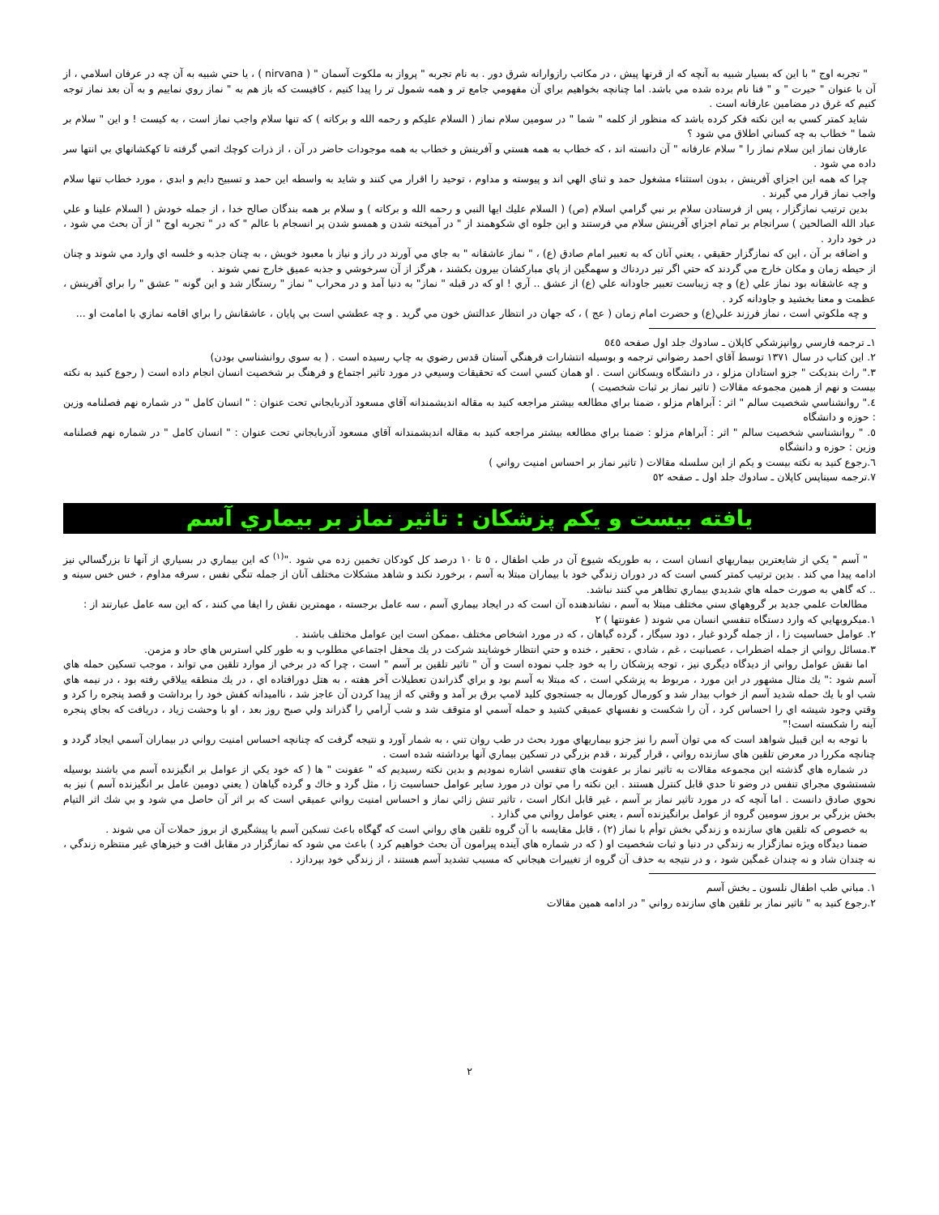" تجربه اوج " با اين كه بسيار شبيه به آنچه كه از قرنها پيش ، در مكاتب رازوارانه شرق دور . به نام تجربه " پرواز به ملكوت آسمان " ( nirvana ) ، يا حتي شبيه به آن چه در عرفان اسلامي ، از آن با عنوان " حيرت " و " فنا نام برده شده مي باشد. اما چنانچه بخواهيم براي آن مفهومي جامع تر و همه شمول تر را پيدا كنيم ، كافيست كه باز هم به " نماز روي نماييم و به آن بعد نماز توجه كنيم كه غرق در مضامين عارفانه است .
شايد كمتر كسي به اين نكته فكر كرده باشد كه منظور از كلمه " شما " در سومين سلام نماز ( السلام عليكم و رحمه الله و بركاته ) كه تنها سلام واجب نماز است ، به كيست ! و اين " سلام بر شما " خطاب به چه كساني اطلاق مي شود ؟
عارفان نماز اين سلام نماز را " سلام عارفانه " آن دانسته اند ، كه خطاب به همه هستي و آفرينش و خطاب به همه موجودات حاضر در آن ، از ذرات كوچك اتمي گرفته تا كهكشانهاي بي انتها سر داده مي شود .
چرا كه همه اين اجزاي آفرينش ، بدون استثناء مشغول حمد و ثناي الهي اند و پيوسته و مداوم ، توحيد را اقرار مي كنند و شايد به واسطه اين حمد و تسبيح دايم و ابدي ، مورد خطاب تنها سلام واجب نماز قرار مي گيرند .
بدين ترتيب نمازگزار ، پس از فرستادن سلام بر نبي گرامي اسلام (ص) ( السلام عليك ايها النبي و رحمه الله و بركاته ) و سلام بر همه بندگان صالح خدا ، از جمله خودش ( السلام علينا و علي عباد الله الصالحين ) سرانجام بر تمام اجزاي آفرينش سلام مي فرستند و اين جلوه اي شكوهمند از " در آميخته شدن و همسو شدن پر انسجام با عالم " كه در " تجربه اوج " از آن بحث مي شود ، در خود دارد .
و اضافه بر آن ، اين كه نمازگزار حقيقي ، يعني آنان كه به تعبير امام صادق (ع) ، " نماز عاشقانه " به جاي مي آورند در راز و نياز با معبود خويش ، به چنان جذبه و خلسه اي وارد مي شوند و چنان از حيطه زمان و مكان خارج مي گردند كه حتي اگر تير دردناك و سهمگين از پاي مباركشان بيرون بكشند ، هرگز از آن سرخوشي و جذبه عميق خارج نمي شوند .
و چه عاشقانه بود نماز علي (ع) و چه زيباست تعبير جاودانه علي (ع) از عشق .. آري ! او كه در قبله " نماز" به دنيا آمد و در محراب " نماز " رستگار شد و اين گونه " عشق " را براي آفرينش ، عظمت و معنا بخشيد و جاودانه كرد .
و چه ملكوتي است ، نماز فرزند علي(ع) و حضرت امام زمان ( عج ) ، كه جهان در انتظار عدالتش خون مي گريد . و چه عطشي است بي پايان ، عاشقانش را براي اقامه نمازي با امامت او ...
١ـ ترجمه فارسي روانپزشكي كاپلان ـ سادوك جلد اول صفحه ٥٤٥
٢. اين كتاب در سال ١٣٧١ توسط آقاي احمد رضواني ترجمه و بوسيله انتشارات فرهنگي آستان قدس رضوي به چاپ رسيده است . ( به سوي روانشناسي بودن)
٣." راث بنديكت " جزو استادان مزلو ، در دانشگاه ويسكانن است . او همان كسي است كه تحقيقات وسيعي در مورد تاثير اجتماع و فرهنگ بر شخصيت انسان انجام داده است ( رجوع كنيد به نكته بيست و نهم از همين مجموعه مقالات ( تاثير نماز بر ثبات شخصيت )
٤." روانشناسي شخصيت سالم " اثر : آبراهام مزلو ، ضمنا براي مطالعه بيشتر مراجعه كنيد به مقاله انديشمندانه آقاي مسعود آذربايجاني تحت عنوان : " انسان كامل " در شماره نهم فصلنامه وزين : حوزه و دانشگاه
٥. " روانشناسي شخصيت سالم " اثر : آبراهام مزلو : ضمنا براي مطالعه بيشتر مراجعه كنيد به مقاله انديشمندانه آقاي مسعود آذربايجاني تحت عنوان : " انسان كامل " در شماره نهم فصلنامه وزين : حوزه و دانشگاه
٦.رجوع كنيد به نكته بيست و يكم از اين سلسله مقالات ( تاثير نماز بر احساس امنيت رواني )
٧.ترجمه سيناپس كاپلان ـ سادوك جلد اول ـ صفحه ٥٢
يافته بيست و يكم پزشكان : تاثير نماز بر بيماري آسم
" آسم " يكي از شايعترين بيماريهاي انسان است ، به طوريكه شيوع آن در طب اطفال ، ٥ تا ١٠ درصد كل كودكان تخمين زده مي شود ."<sup>(١)</sup> كه اين بيماري در بسياري از آنها تا بزرگسالي نيز ادامه پيدا مي كند . بدين ترتيب كمتر كسي است كه در دوران زندگي خود با بيماران مبتلا به آسم ، برخورد نكند و شاهد مشكلات مختلف آنان از جمله تنگي نفس ، سرفه مداوم ، خس خس سينه و .. كه گاهي به صورت حمله هاي شديدي بيماري تظاهر مي كنند نباشد.
مطالعات علمي جديد بر گروههاي سني مختلف مبتلا به آسم ، نشاندهنده آن است كه در ايجاد بيماري آسم ، سه عامل برجسته ، مهمترين نقش را ايفا مي كنند ، كه اين سه عامل عبارتند از :
١.ميكروبهايي كه وارد دستگاه تنفسي انسان مي شوند ( عفونتها ) ٢
٢. عوامل حساسيت زا ، از جمله گردو غبار ، دود سيگار ، گرده گياهان ، كه در مورد اشخاص مختلف ،ممكن است اين عوامل مختلف باشند .
٣.مسائل رواني از جمله اضطراب ، عصبانيت ، غم ، شادي ، تحقير ، خنده و حتي انتظار خوشايند شركت در يك محفل اجتماعي مطلوب و به طور كلي استرس هاي حاد و مزمن.
اما نقش عوامل رواني از ديدگاه ديگري نيز ، توجه پزشكان را به خود جلب نموده است و آن " تاثير تلقين بر آسم " است ، چرا كه در برخي از موارد تلقين مي تواند ، موجب تسكين حمله هاي آسم شود :" يك مثال مشهور در اين مورد ، مربوط به پزشكي است ، كه مبتلا به آسم بود و براي گذراندن تعطيلات آخر هفته ، به هتل دورافتاده اي ، در يك منطقه ييلاقي رفته بود ، در نيمه هاي شب او با يك حمله شديد آسم از خواب بيدار شد و كورمال كورمال به جستجوي كليد لامپ برق بر آمد و وقتي كه از پيدا كردن آن عاجز شد ، نااميدانه كفش خود را برداشت و قصد پنجره را كرد و وقتي وجود شيشه اي را احساس كرد ، آن را شكست و نفسهاي عميقي كشيد و حمله آسمي او متوقف شد و شب آرامي را گذراند ولي صبح روز بعد ، او با وحشت زياد ، دريافت كه بجاي پنجره آينه را شكسته است!"
با توجه به اين قبيل شواهد است كه مي توان آسم را نيز جزو بيماريهاي مورد بحث در طب روان تني ، به شمار آورد و نتيجه گرفت كه چنانچه احساس امنيت رواني در بيماران آسمي ايجاد گردد و چنانچه مكررا در معرض تلقين هاي سازنده رواني ، قرار گيرند ، قدم بزرگي در تسكين بيماري آنها برداشته شده است .
در شماره هاي گذشته اين مجموعه مقالات به تاثير نماز بر عفونت هاي تنفسي اشاره نموديم و بدين نكته رسيديم كه " عفونت " ها ( كه خود يكي از عوامل بر انگيزنده آسم مي باشند بوسيله شستشوي مجراي تنفس در وضو تا حدي قابل كنترل هستند . اين نكته را مي توان در مورد ساير عوامل حساسيت زا ، مثل گرد و خاك و گرده گياهان ( يعني دومين عامل بر انگيزنده آسم ) نيز به نحوي صادق دانست . اما آنچه كه در مورد تاثير نماز بر آسم ، غير قابل انكار است ، تاثير تنش زائي نماز و احساس امنيت رواني عميقي است كه بر اثر آن حاصل مي شود و بي شك اثر التيام بخش بزرگي بر بروز سومين گروه از عوامل برانگيزنده آسم ، يعني عوامل رواني مي گذارد .
به خصوص كه تلقين هاي سازنده و زندگي بخش توأم با نماز (٢) ، قابل مقايسه با آن گروه تلقين هاي رواني است كه گهگاه باعث تسكين آسم يا پيشگيري از بروز حملات آن مي شوند .
ضمنا ديدگاه ويژه نمازگزار به زندگي در دنيا و ثبات شخصيت او ( كه در شماره هاي آينده پيرامون آن بحث خواهيم كرد ) باعث مي شود كه نمازگزار در مقابل افت و خيزهاي غير منتظره زندگي ، نه چندان شاد و نه چندان غمگين شود ، و در نتيجه به حذف آن گروه از تغييرات هيجاني كه مسبب تشديد آسم هستند ، از زندگي خود بپردازد .
١. مباني طب اطفال نلسون ـ بخش آسم
٢.رجوع كنيد به " تاثير نماز بر تلقين هاي سازنده رواني " در ادامه همين مقالات
٢